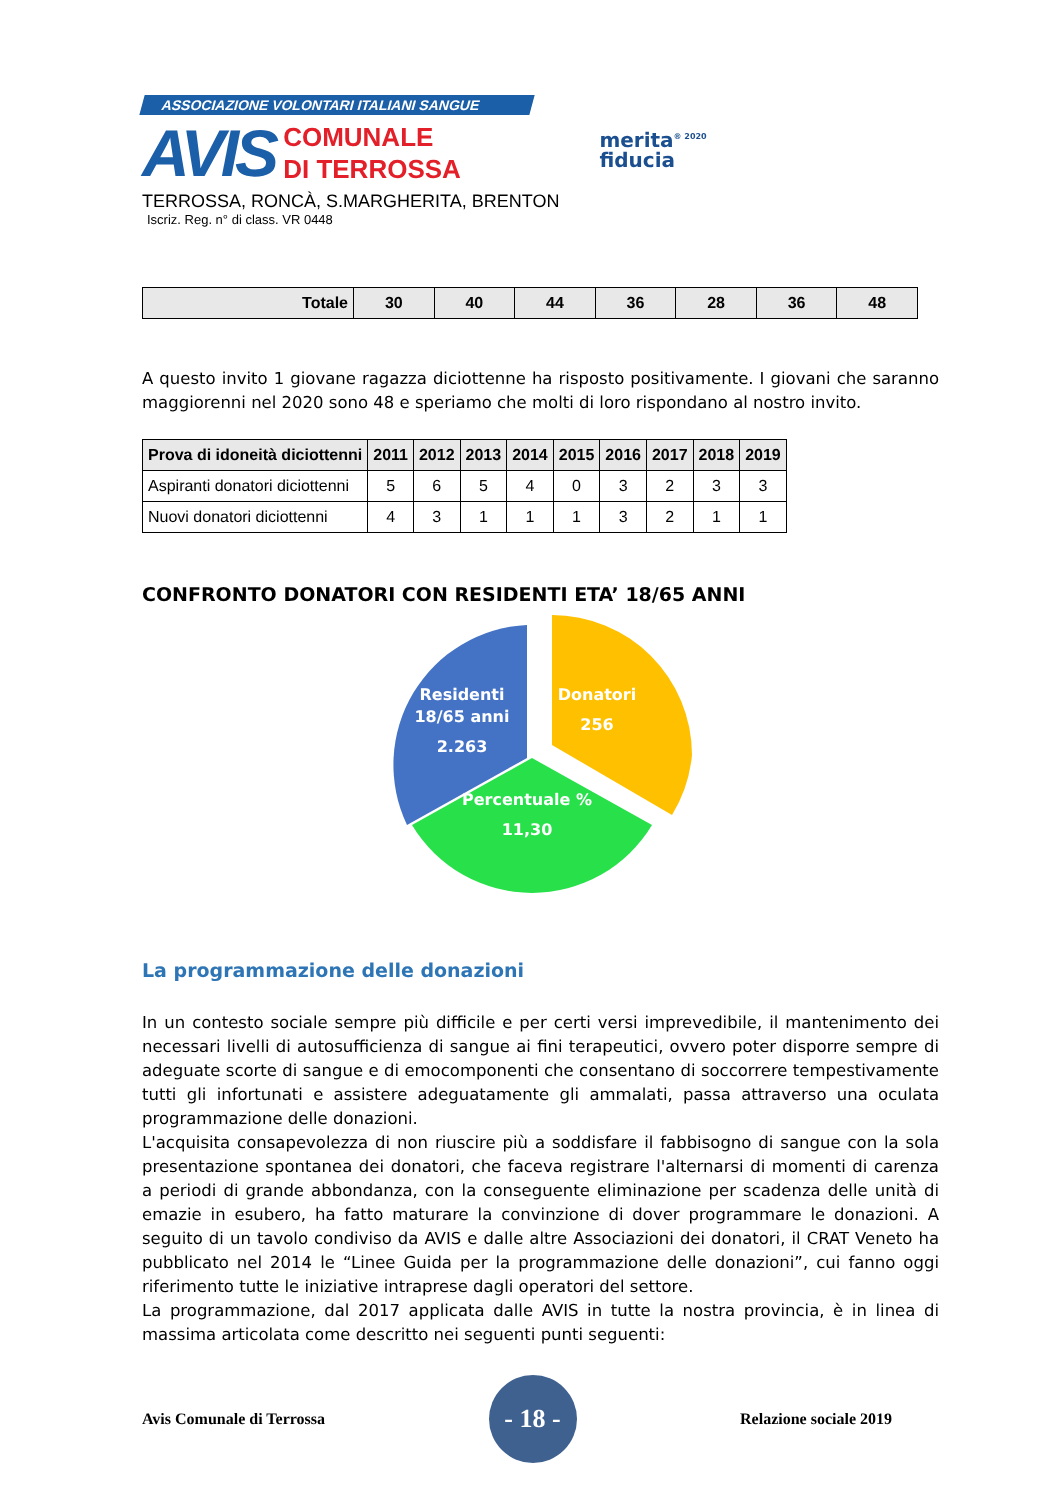ASSOCIAZIONE VOLONTARI ITALIANI SANGUE
AVIS COMUNALE
DI TERROSSA
TERROSSA, RONCÀ, S.MARGHERITA, BRENTON
Iscriz. Reg. n° di class. VR 0448
merita<sup>® 2020</sup>
fiducia
| Totale | 30 | 40 | 44 | 36 | 28 | 36 | 48 |
A questo invito 1 giovane ragazza diciottenne ha risposto positivamente. I giovani che saranno maggiorenni nel 2020 sono 48 e speriamo che molti di loro rispondano al nostro invito.
| Prova di idoneità diciottenni | 2011 | 2012 | 2013 | 2014 | 2015 | 2016 | 2017 | 2018 | 2019 |
| --- | --- | --- | --- | --- | --- | --- | --- | --- | --- |
| Aspiranti donatori diciottenni | 5 | 6 | 5 | 4 | 0 | 3 | 2 | 3 | 3 |
| Nuovi donatori diciottenni | 4 | 3 | 1 | 1 | 1 | 3 | 2 | 1 | 1 |
CONFRONTO DONATORI CON RESIDENTI ETA’ 18/65 ANNI
Residenti
18/65 anni
2.263
Donatori
256
Percentuale %
11,30
La programmazione delle donazioni
In un contesto sociale sempre più difficile e per certi versi imprevedibile, il mantenimento dei necessari livelli di autosufficienza di sangue ai fini terapeutici, ovvero poter disporre sempre di adeguate scorte di sangue e di emocomponenti che consentano di soccorrere tempestivamente tutti gli infortunati e assistere adeguatamente gli ammalati, passa attraverso una oculata programmazione delle donazioni.
L'acquisita consapevolezza di non riuscire più a soddisfare il fabbisogno di sangue con la sola presentazione spontanea dei donatori, che faceva registrare l'alternarsi di momenti di carenza a periodi di grande abbondanza, con la conseguente eliminazione per scadenza delle unità di emazie in esubero, ha fatto maturare la convinzione di dover programmare le donazioni. A seguito di un tavolo condiviso da AVIS e dalle altre Associazioni dei donatori, il CRAT Veneto ha pubblicato nel 2014 le “Linee Guida per la programmazione delle donazioni”, cui fanno oggi riferimento tutte le iniziative intraprese dagli operatori del settore.
La programmazione, dal 2017 applicata dalle AVIS in tutte la nostra provincia, è in linea di massima articolata come descritto nei seguenti punti seguenti:
Avis Comunale di Terrossa - 18 - Relazione sociale 2019